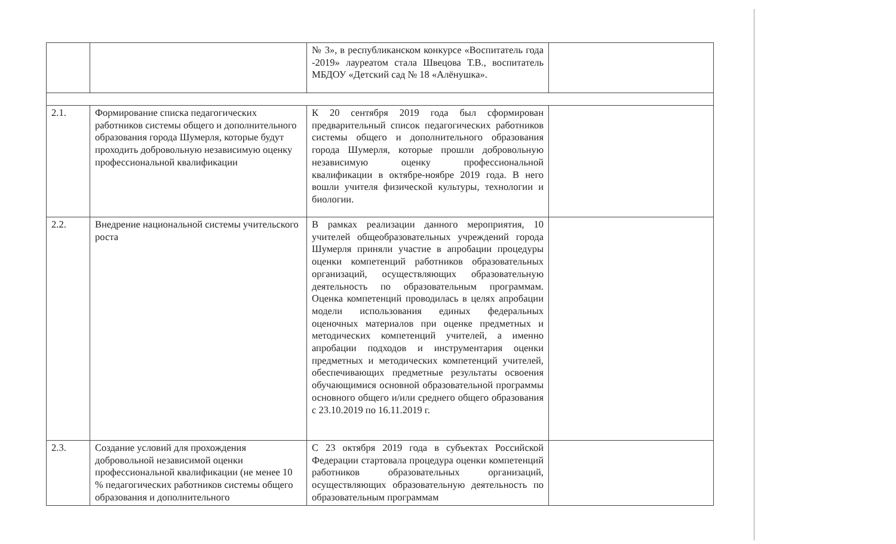| | | № 3», в республиканском конкурсе «Воспитатель года -2019» лауреатом стала Швецова Т.В., воспитатель МБДОУ «Детский сад № 18 «Алёнушка». | |
| 2.1. | Формирование списка педагогических работников системы общего и дополнительного образования города Шумерля, которые будут проходить добровольную независимую оценку профессиональной квалификации | К 20 сентября 2019 года был сформирован предварительный список педагогических работников системы общего и дополнительного образования города Шумерля, которые прошли добровольную независимую оценку профессиональной квалификации в октябре-ноябре 2019 года. В него вошли учителя физической культуры, технологии и биологии. | |
| 2.2. | Внедрение национальной системы учительского роста | В рамках реализации данного мероприятия, 10 учителей общеобразовательных учреждений города Шумерля приняли участие в апробации процедуры оценки компетенций работников образовательных организаций, осуществляющих образовательную деятельность по образовательным программам. Оценка компетенций проводилась в целях апробации модели использования единых федеральных оценочных материалов при оценке предметных и методических компетенций учителей, а именно апробации подходов и инструментария оценки предметных и методических компетенций учителей, обеспечивающих предметные результаты освоения обучающимися основной образовательной программы основного общего и/или среднего общего образования с 23.10.2019 по 16.11.2019 г. | |
| 2.3. | Создание условий для прохождения добровольной независимой оценки профессиональной квалификации (не менее 10 % педагогических работников системы общего образования и дополнительного | С 23 октября 2019 года в субъектах Российской Федерации стартовала процедура оценки компетенций работников образовательных организаций, осуществляющих образовательную деятельность по образовательным программам | |